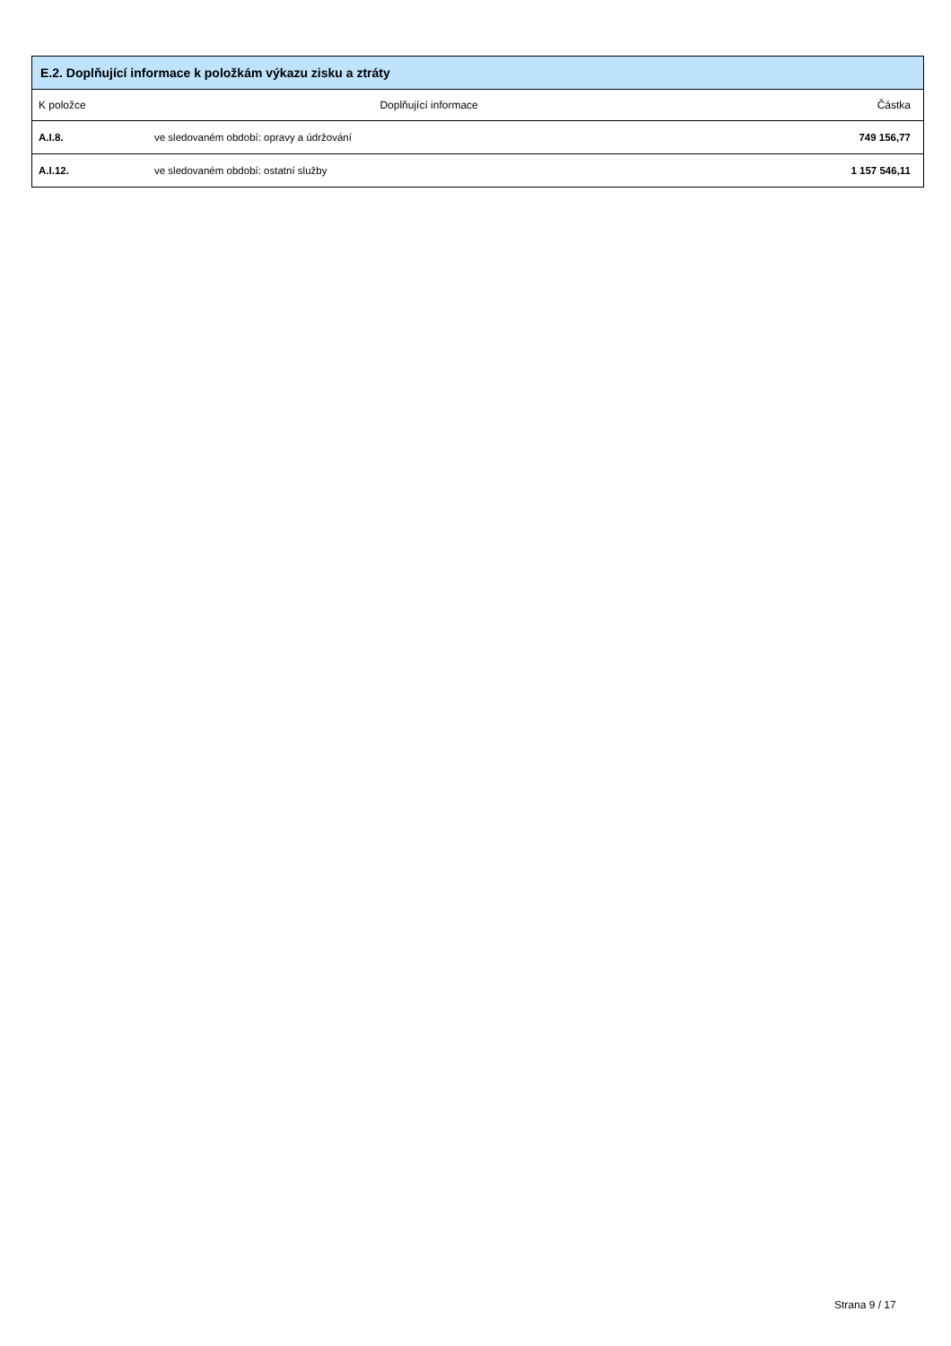| E.2. Doplňující informace k položkám výkazu zisku a ztráty | | |
| --- | --- | --- |
| K položce | Doplňující informace | Částka |
| A.I.8. | ve sledovaném období: opravy a údržování | 749 156,77 |
| A.I.12. | ve sledovaném období: ostatní služby | 1 157 546,11 |
Strana 9 / 17